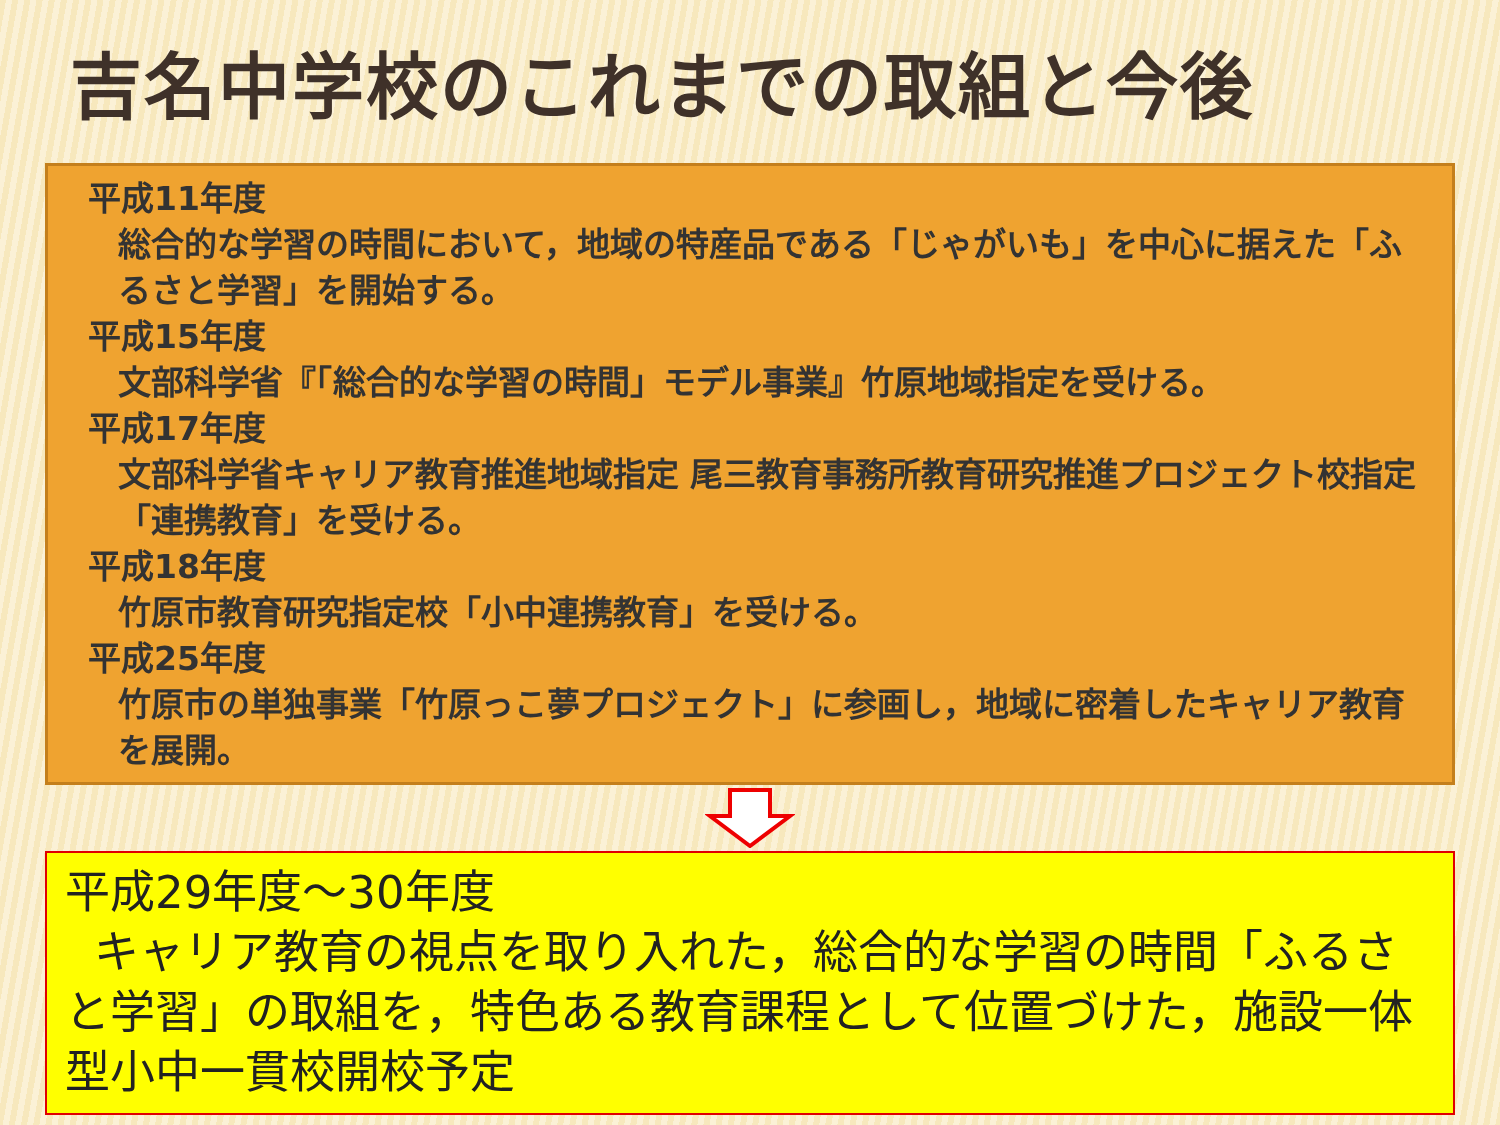吉名中学校のこれまでの取組と今後
平成11年度
総合的な学習の時間において，地域の特産品である「じゃがいも」を中心に据えた「ふるさと学習」を開始する。
平成15年度
文部科学省『「総合的な学習の時間」モデル事業』竹原地域指定を受ける。
平成17年度
文部科学省キャリア教育推進地域指定 尾三教育事務所教育研究推進プロジェクト校指定「連携教育」を受ける。
平成18年度
竹原市教育研究指定校「小中連携教育」を受ける。
平成25年度
竹原市の単独事業「竹原っこ夢プロジェクト」に参画し，地域に密着したキャリア教育を展開。
平成29年度～30年度
キャリア教育の視点を取り入れた，総合的な学習の時間「ふるさと学習」の取組を，特色ある教育課程として位置づけた，施設一体型小中一貫校開校予定